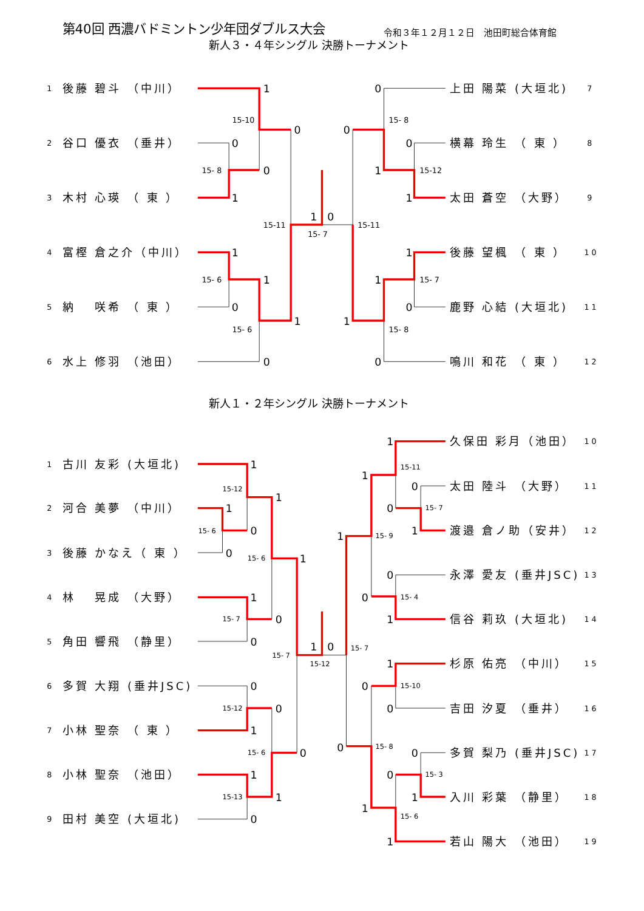第40回 西濃バドミントン少年団ダブルス大会
令和３年１２月１２日　池田町総合体育館
新人３・４年シングル 決勝トーナメント
1
後藤 碧斗 （中川）
2
谷口 優衣 （垂井）
3
木村 心瑛 （ 東 ）
4
富樫 倉之介（中川）
5
納　 咲希 （ 東 ）
6
水上 修羽 （池田）
上田 陽菜 (大垣北)
7
横幕 玲生 （ 東 ）
8
太田 蒼空 （大野）
9
後藤 望楓 （ 東 ）
10
鹿野 心結 (大垣北)
11
鳴川 和花 （ 東 ）
12
1
0
0
0
1
1
0
1
1
0
1
0
0
0
0
1
1
1
1
0
1
0
15-10
15- 8
15-11
15- 7
15- 6
15- 6
15- 8
15-12
15-11
15- 7
15- 8
新人１・２年シングル 決勝トーナメント
1
古川 友彩 (大垣北)
2
河合 美夢 （中川）
3
後藤 かなえ（ 東 ）
4
林　 晃成 （大野）
5
角田 響飛 （静里）
6
多賀 大翔 (垂井JSC)
7
小林 聖奈 （ 東 ）
8
小林 聖奈 （池田）
9
田村 美空 (大垣北)
久保田 彩月（池田）
10
太田 陸斗 （大野）
11
渡邉 倉ノ助（安井）
12
永澤 愛友 (垂井JSC)
13
信谷 莉玖 (大垣北)
14
杉原 佑亮 （中川）
15
吉田 汐夏 （垂井）
16
多賀 梨乃 (垂井JSC)
17
入川 彩葉 （静里）
18
若山 陽大 （池田）
19
1
1
1
0
0
1
1
0
0
1
0
0
0
1
0
1
1
0
1
1
0
0
1
1
0
0
1
1
0
0
0
0
0
1
1
1
15-12
15- 6
15- 6
15- 7
15- 7
15-12
15-12
15- 6
15-13
15-11
15- 7
15- 9
15- 4
15- 7
15-10
15- 8
15- 3
15- 6